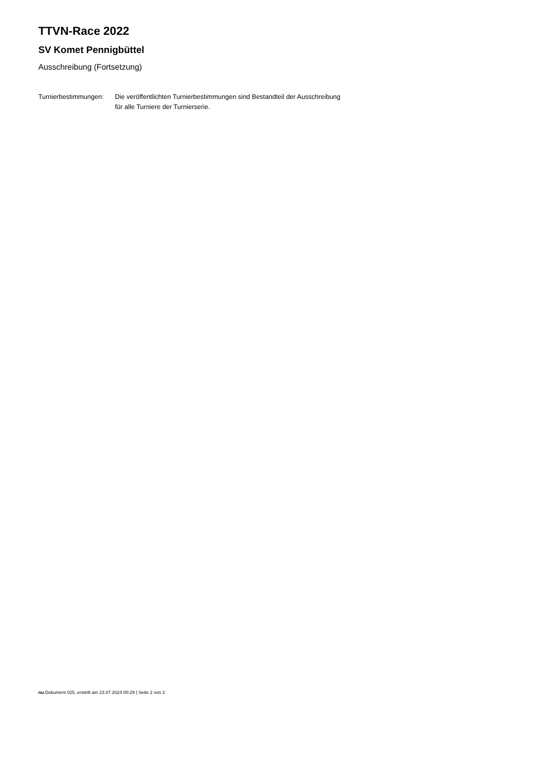TTVN-Race 2022
SV Komet Pennigbüttel
Ausschreibung (Fortsetzung)
Turnierbestimmungen:
Die veröffentlichten Turnierbestimmungen sind Bestandteil der Ausschreibung
für alle Turniere der Turnierserie.
nu.Dokument 025, erstellt am 23.07.2024 00:29 | Seite 2 von 2